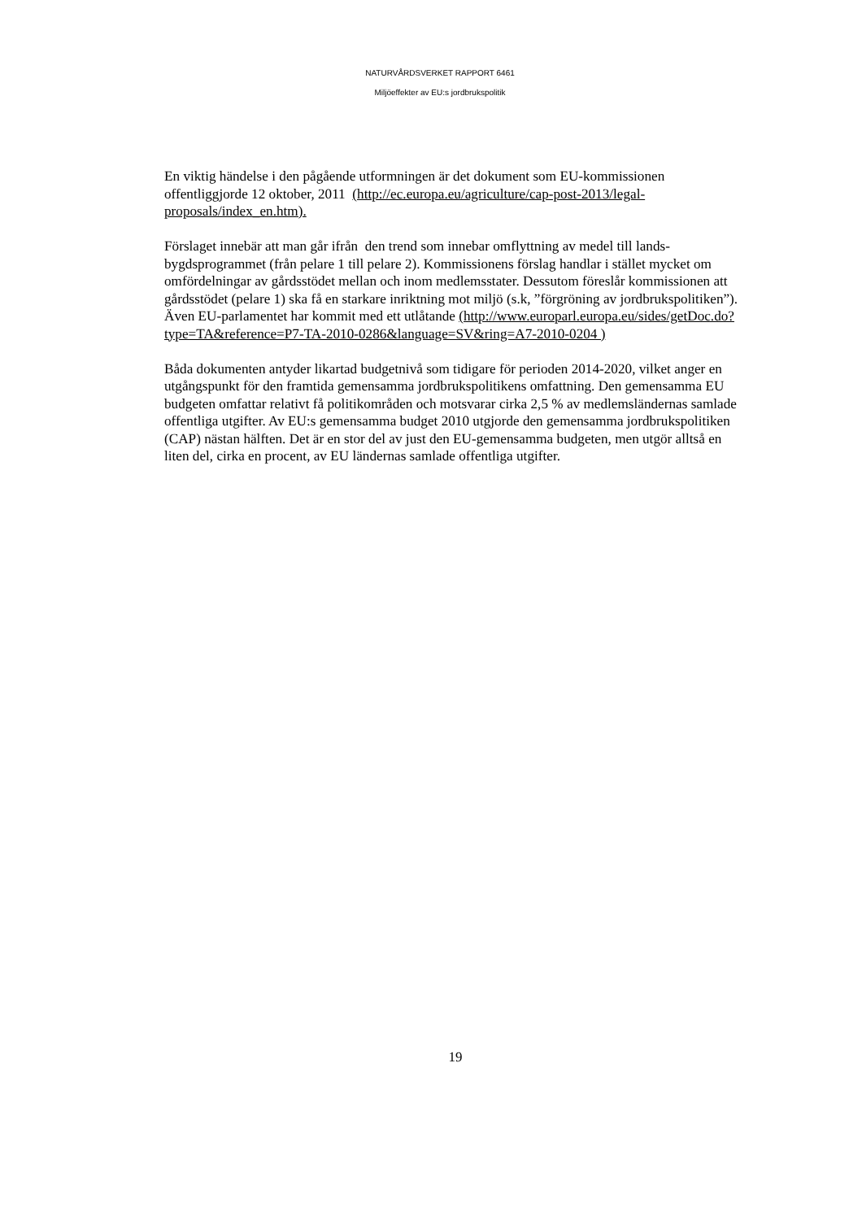NATURVÅRDSVERKET RAPPORT 6461
Miljöeffekter av EU:s jordbrukspolitik
En viktig händelse i den pågående utformningen är det dokument som EU-kommissionen offentliggjorde 12 oktober, 2011 (http://ec.europa.eu/agriculture/cap-post-2013/legal-proposals/index_en.htm).
Förslaget innebär att man går ifrån den trend som innebar omflyttning av medel till lands-bygdsprogrammet (från pelare 1 till pelare 2). Kommissionens förslag handlar i stället mycket om omfördelningar av gårdsstödet mellan och inom medlemsstater. Dessutom föreslår kommissionen att gårdsstödet (pelare 1) ska få en starkare inriktning mot miljö (s.k, ”förgröning av jordbrukspolitiken”). Även EU-parlamentet har kommit med ett utlåtande (http://www.europarl.europa.eu/sides/getDoc.do?type=TA&reference=P7-TA-2010-0286&language=SV&ring=A7-2010-0204 )
Båda dokumenten antyder likartad budgetnivå som tidigare för perioden 2014-2020, vilket anger en utgångspunkt för den framtida gemensamma jordbrukspolitikens omfattning. Den gemensamma EU budgeten omfattar relativt få politikområden och motsvarar cirka 2,5 % av medlemsländernas samlade offentliga utgifter. Av EU:s gemensamma budget 2010 utgjorde den gemensamma jordbrukspolitiken (CAP) nästan hälften. Det är en stor del av just den EU-gemensamma budgeten, men utgör alltså en liten del, cirka en procent, av EU ländernas samlade offentliga utgifter.
19